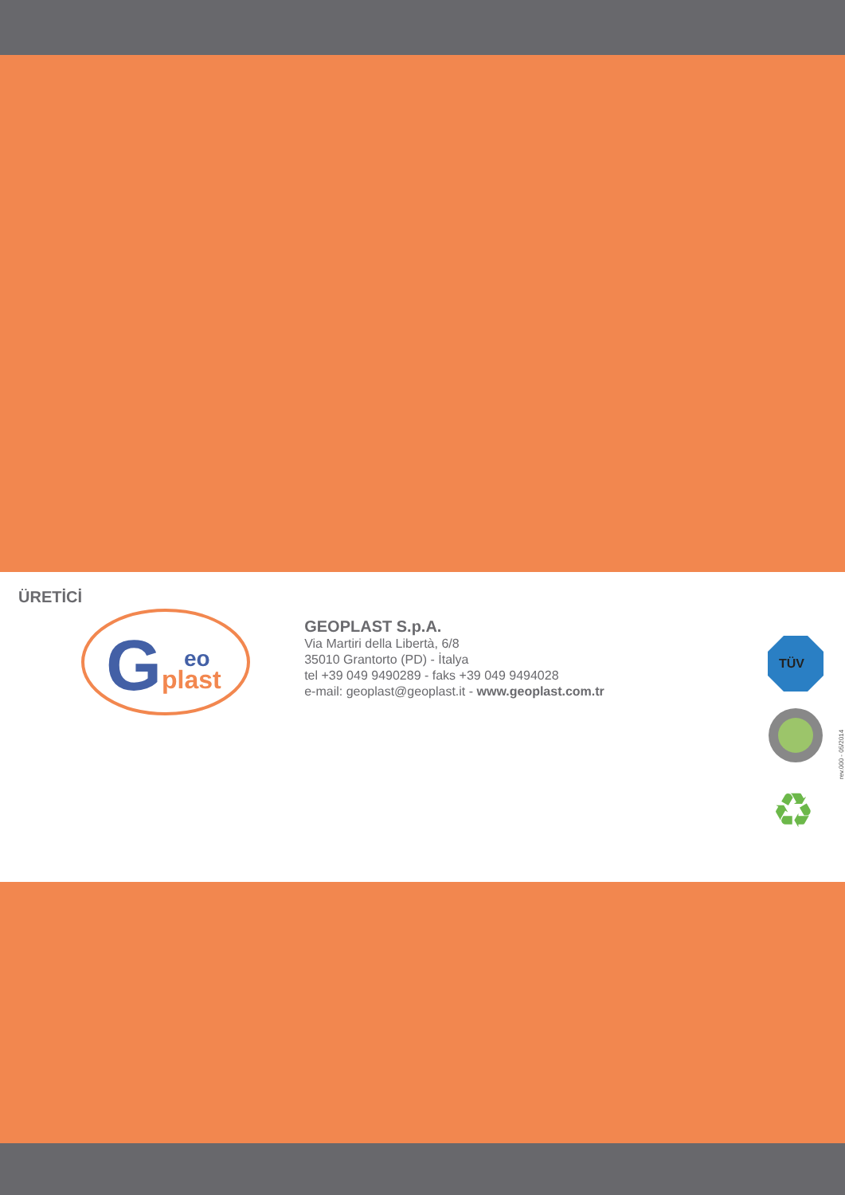ÜRETİCİ
G
eo
plast
GEOPLAST S.p.A.
Via Martiri della Libertà, 6/8
35010 Grantorto (PD) - İtalya
tel +39 049 9490289 - faks +39 049 9494028
e-mail: geoplast@geoplast.it - www.geoplast.com.tr
TÜV
♻
rev.000 - 05/2014